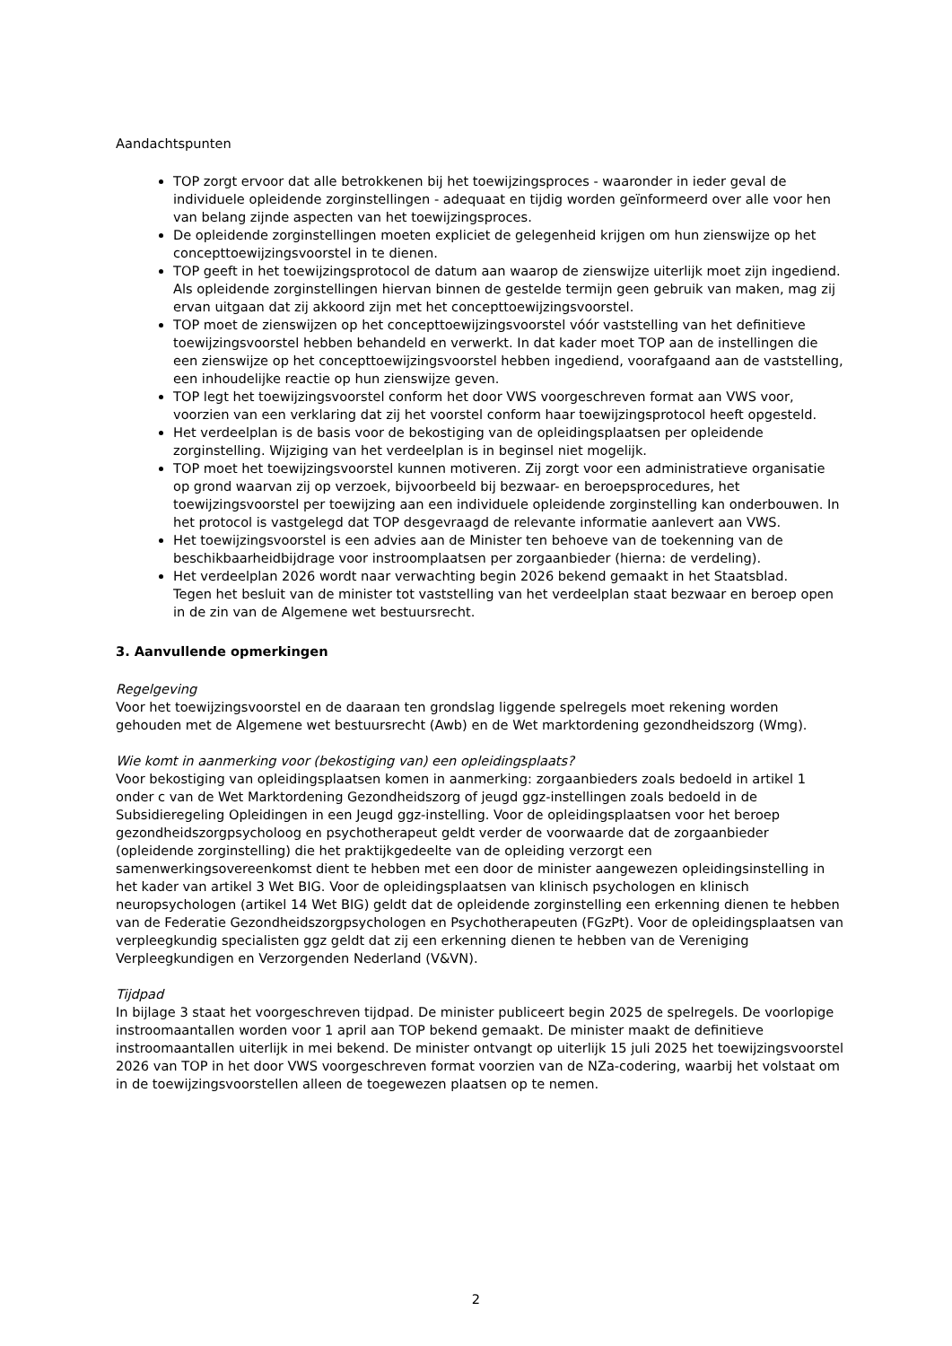Aandachtspunten
TOP zorgt ervoor dat alle betrokkenen bij het toewijzingsproces - waaronder in ieder geval de individuele opleidende zorginstellingen - adequaat en tijdig worden geïnformeerd over alle voor hen van belang zijnde aspecten van het toewijzingsproces.
De opleidende zorginstellingen moeten expliciet de gelegenheid krijgen om hun zienswijze op het concepttoewijzingsvoorstel in te dienen.
TOP geeft in het toewijzingsprotocol de datum aan waarop de zienswijze uiterlijk moet zijn ingediend. Als opleidende zorginstellingen hiervan binnen de gestelde termijn geen gebruik van maken, mag zij ervan uitgaan dat zij akkoord zijn met het concepttoewijzingsvoorstel.
TOP moet de zienswijzen op het concepttoewijzingsvoorstel vóór vaststelling van het definitieve toewijzingsvoorstel hebben behandeld en verwerkt. In dat kader moet TOP aan de instellingen die een zienswijze op het concepttoewijzingsvoorstel hebben ingediend, voorafgaand aan de vaststelling, een inhoudelijke reactie op hun zienswijze geven.
TOP legt het toewijzingsvoorstel conform het door VWS voorgeschreven format aan VWS voor, voorzien van een verklaring dat zij het voorstel conform haar toewijzingsprotocol heeft opgesteld.
Het verdeelplan is de basis voor de bekostiging van de opleidingsplaatsen per opleidende zorginstelling. Wijziging van het verdeelplan is in beginsel niet mogelijk.
TOP moet het toewijzingsvoorstel kunnen motiveren. Zij zorgt voor een administratieve organisatie op grond waarvan zij op verzoek, bijvoorbeeld bij bezwaar- en beroepsprocedures, het toewijzingsvoorstel per toewijzing aan een individuele opleidende zorginstelling kan onderbouwen. In het protocol is vastgelegd dat TOP desgevraagd de relevante informatie aanlevert aan VWS.
Het toewijzingsvoorstel is een advies aan de Minister ten behoeve van de toekenning van de beschikbaarheidbijdrage voor instroomplaatsen per zorgaanbieder (hierna: de verdeling).
Het verdeelplan 2026 wordt naar verwachting begin 2026 bekend gemaakt in het Staatsblad.
Tegen het besluit van de minister tot vaststelling van het verdeelplan staat bezwaar en beroep open in de zin van de Algemene wet bestuursrecht.
3. Aanvullende opmerkingen
Regelgeving
Voor het toewijzingsvoorstel en de daaraan ten grondslag liggende spelregels moet rekening worden gehouden met de Algemene wet bestuursrecht (Awb) en de Wet marktordening gezondheidszorg (Wmg).
Wie komt in aanmerking voor (bekostiging van) een opleidingsplaats?
Voor bekostiging van opleidingsplaatsen komen in aanmerking: zorgaanbieders zoals bedoeld in artikel 1 onder c van de Wet Marktordening Gezondheidszorg of jeugd ggz-instellingen zoals bedoeld in de Subsidieregeling Opleidingen in een Jeugd ggz-instelling. Voor de opleidingsplaatsen voor het beroep gezondheidszorgpsycholoog en psychotherapeut geldt verder de voorwaarde dat de zorgaanbieder (opleidende zorginstelling) die het praktijkgedeelte van de opleiding verzorgt een samenwerkingsovereenkomst dient te hebben met een door de minister aangewezen opleidingsinstelling in het kader van artikel 3 Wet BIG. Voor de opleidingsplaatsen van klinisch psychologen en klinisch neuropsychologen (artikel 14 Wet BIG) geldt dat de opleidende zorginstelling een erkenning dienen te hebben van de Federatie Gezondheidszorgpsychologen en Psychotherapeuten (FGzPt). Voor de opleidingsplaatsen van verpleegkundig specialisten ggz geldt dat zij een erkenning dienen te hebben van de Vereniging Verpleegkundigen en Verzorgenden Nederland (V&VN).
Tijdpad
In bijlage 3 staat het voorgeschreven tijdpad. De minister publiceert begin 2025 de spelregels. De voorlopige instroomaantallen worden voor 1 april aan TOP bekend gemaakt. De minister maakt de definitieve instroomaantallen uiterlijk in mei bekend. De minister ontvangt op uiterlijk 15 juli 2025 het toewijzingsvoorstel 2026 van TOP in het door VWS voorgeschreven format voorzien van de NZa-codering, waarbij het volstaat om in de toewijzingsvoorstellen alleen de toegewezen plaatsen op te nemen.
2